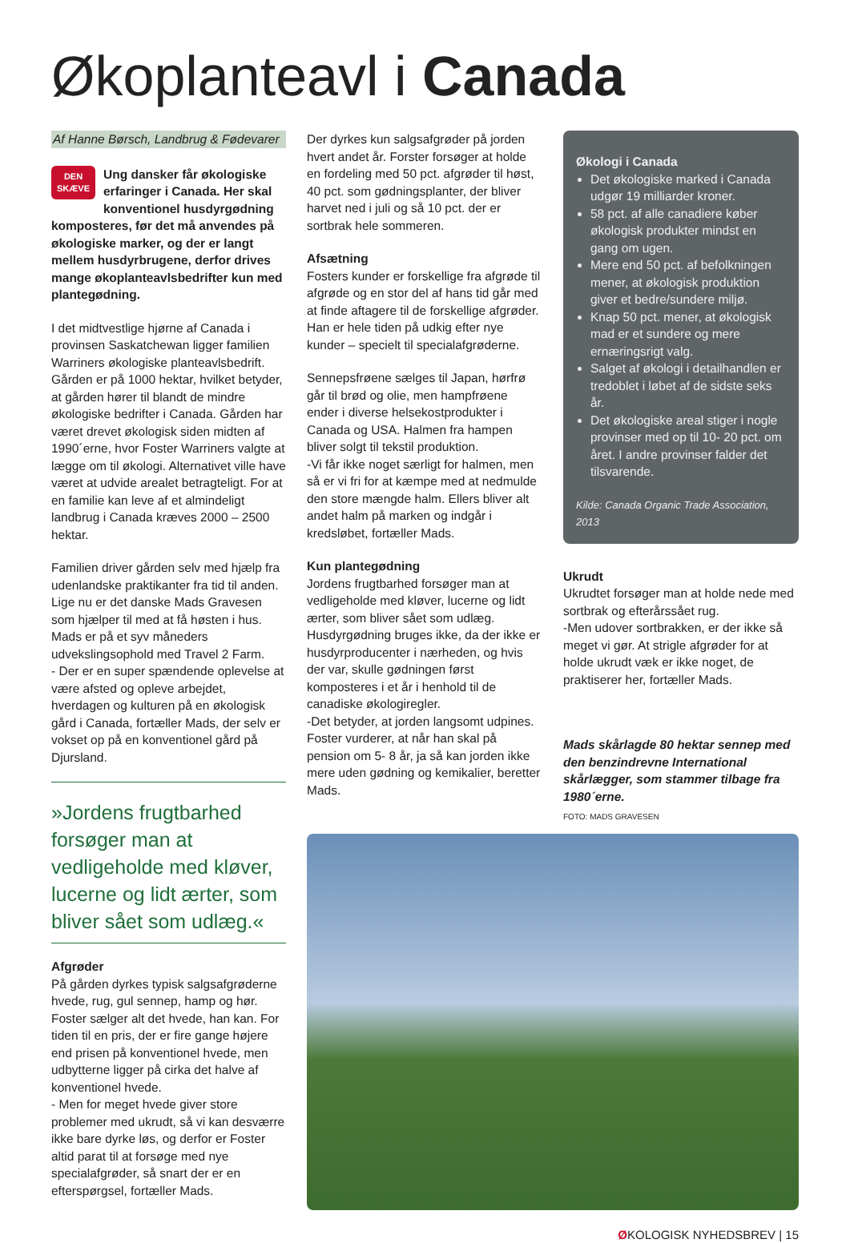Økoplanteavl i Canada
Af Hanne Børsch, Landbrug & Fødevarer
DEN SKÆVE Ung dansker får økologiske erfaringer i Canada. Her skal konventionel husdyrgødning komposteres, før det må anvendes på økologiske marker, og der er langt mellem husdyrbrugene, derfor drives mange økoplanteavlsbedrifter kun med plantegødning.
I det midtvestlige hjørne af Canada i provinsen Saskatchewan ligger familien Warriners økologiske planteavlsbedrift. Gården er på 1000 hektar, hvilket betyder, at gården hører til blandt de mindre økologiske bedrifter i Canada. Gården har været drevet økologisk siden midten af 1990´erne, hvor Foster Warriners valgte at lægge om til økologi. Alternativet ville have været at udvide arealet betragteligt. For at en familie kan leve af et almindeligt landbrug i Canada kræves 2000 – 2500 hektar.
Familien driver gården selv med hjælp fra udenlandske praktikanter fra tid til anden. Lige nu er det danske Mads Gravesen som hjælper til med at få høsten i hus. Mads er på et syv måneders udvekslingsophold med Travel 2 Farm.
- Der er en super spændende oplevelse at være afsted og opleve arbejdet, hverdagen og kulturen på en økologisk gård i Canada, fortæller Mads, der selv er vokset op på en konventionel gård på Djursland.
»Jordens frugtbarhed forsøger man at vedligeholde med kløver, lucerne og lidt ærter, som bliver sået som udlæg.«
Afgrøder
På gården dyrkes typisk salgsafgrøderne hvede, rug, gul sennep, hamp og hør. Foster sælger alt det hvede, han kan. For tiden til en pris, der er fire gange højere end prisen på konventionel hvede, men udbytterne ligger på cirka det halve af konventionel hvede.
- Men for meget hvede giver store problemer med ukrudt, så vi kan desværre ikke bare dyrke løs, og derfor er Foster altid parat til at forsøge med nye specialafgrøder, så snart der er en efterspørgsel, fortæller Mads.
Der dyrkes kun salgsafgrøder på jorden hvert andet år. Forster forsøger at holde en fordeling med 50 pct. afgrøder til høst, 40 pct. som gødningsplanter, der bliver harvet ned i juli og så 10 pct. der er sortbrak hele sommeren.
Afsætning
Fosters kunder er forskellige fra afgrøde til afgrøde og en stor del af hans tid går med at finde aftagere til de forskellige afgrøder. Han er hele tiden på udkig efter nye kunder – specielt til specialafgrøderne.
Sennepsfrøene sælges til Japan, hørfrø går til brød og olie, men hampfrøene ender i diverse helsekostprodukter i Canada og USA. Halmen fra hampen bliver solgt til tekstil produktion.
-Vi får ikke noget særligt for halmen, men så er vi fri for at kæmpe med at nedmulde den store mængde halm. Ellers bliver alt andet halm på marken og indgår i kredsløbet, fortæller Mads.
Kun plantegødning
Jordens frugtbarhed forsøger man at vedligeholde med kløver, lucerne og lidt ærter, som bliver sået som udlæg. Husdyrgødning bruges ikke, da der ikke er husdyrproducenter i nærheden, og hvis der var, skulle gødningen først komposteres i et år i henhold til de canadiske økologiregler.
-Det betyder, at jorden langsomt udpines. Foster vurderer, at når han skal på pension om 5- 8 år, ja så kan jorden ikke mere uden gødning og kemikalier, beretter Mads.
Økologi i Canada
Det økologiske marked i Canada udgør 19 milliarder kroner.
58 pct. af alle canadiere køber økologisk produkter mindst en gang om ugen.
Mere end 50 pct. af befolkningen mener, at økologisk produktion giver et bedre/sundere miljø.
Knap 50 pct. mener, at økologisk mad er et sundere og mere ernæringsrigt valg.
Salget af økologi i detailhandlen er tredoblet i løbet af de sidste seks år.
Det økologiske areal stiger i nogle provinser med op til 10- 20 pct. om året. I andre provinser falder det tilsvarende.
Kilde: Canada Organic Trade Association, 2013
Ukrudt
Ukrudtet forsøger man at holde nede med sortbrak og efterårssået rug.
-Men udover sortbrakken, er der ikke så meget vi gør. At strigle afgrøder for at holde ukrudt væk er ikke noget, de praktiserer her, fortæller Mads.
Mads skårlagde 80 hektar sennep med den benzindrevne International skårlægger, som stammer tilbage fra 1980´erne.
FOTO: MADS GRAVESEN
ØKOLOGISK NYHEDSBREV | 15